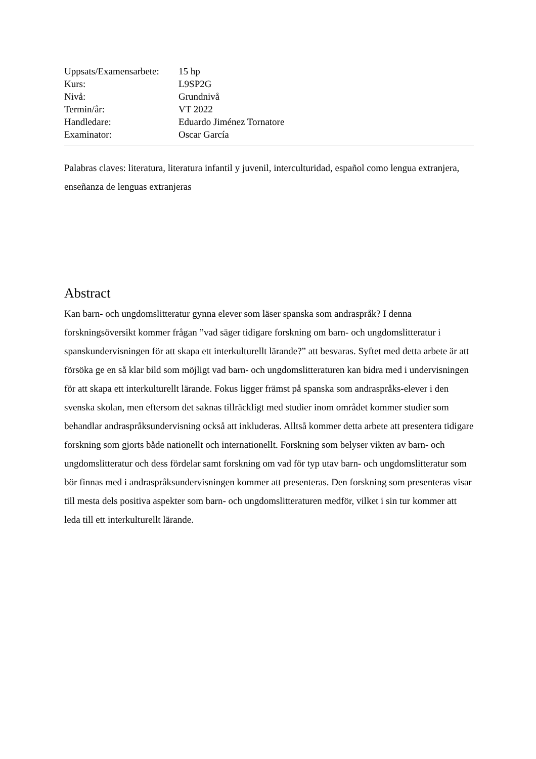| Uppsats/Examensarbete: | 15 hp |
| Kurs: | L9SP2G |
| Nivå: | Grundnivå |
| Termin/år: | VT 2022 |
| Handledare: | Eduardo Jiménez Tornatore |
| Examinator: | Oscar García |
Palabras claves: literatura, literatura infantil y juvenil, interculturidad, español como lengua extranjera, enseñanza de lenguas extranjeras
Abstract
Kan barn- och ungdomslitteratur gynna elever som läser spanska som andraspråk? I denna forskningsöversikt kommer frågan ”vad säger tidigare forskning om barn- och ungdomslitteratur i spanskundervisningen för att skapa ett interkulturellt lärande?” att besvaras. Syftet med detta arbete är att försöka ge en så klar bild som möjligt vad barn- och ungdomslitteraturen kan bidra med i undervisningen för att skapa ett interkulturellt lärande. Fokus ligger främst på spanska som andraspråks-elever i den svenska skolan, men eftersom det saknas tillräckligt med studier inom området kommer studier som behandlar andraspråksundervisning också att inkluderas. Alltså kommer detta arbete att presentera tidigare forskning som gjorts både nationellt och internationellt. Forskning som belyser vikten av barn- och ungdomslitteratur och dess fördelar samt forskning om vad för typ utav barn- och ungdomslitteratur som bör finnas med i andraspråksundervisningen kommer att presenteras. Den forskning som presenteras visar till mesta dels positiva aspekter som barn- och ungdomslitteraturen medför, vilket i sin tur kommer att leda till ett interkulturellt lärande.